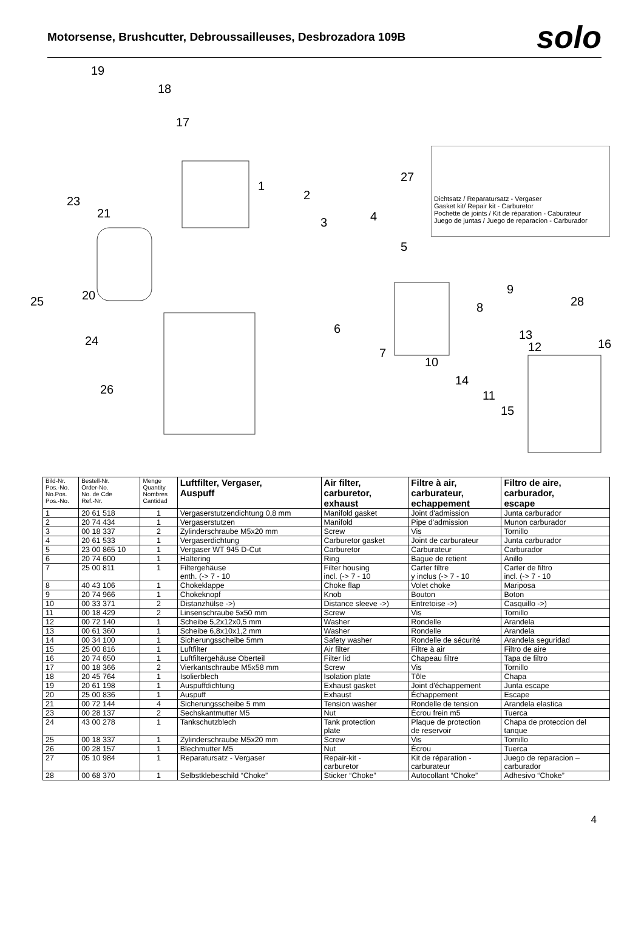Motorsense, Brushcutter, Debroussailleuses, Desbrozadora 109B
solo
19
18
17
1
2
3 4
5
23
21
25 20
6
24
7
10
8
9
28
13
12 16
14
26 11
15
27
Dichtsatz / Reparatursatz - Vergaser
Gasket kit/ Repair kit - Carburetor
Pochette de joints / Kit de réparation - Caburateur
Juego de juntas / Juego de reparacion - Carburador
| Bild-Nr. Pos.-No. No.Pos. Pos.-No. | Bestell-Nr. Order-No. No. de Cde Ref.-Nr. | Menge Quantity Nombres Cantidad | Luftfilter, Vergaser, Auspuff | Air filter, carburetor, exhaust | Filtre à air, carburateur, echappement | Filtro de aire, carburador, escape |
| --- | --- | --- | --- | --- | --- | --- |
| 1 | 20 61 518 | 1 | Vergaserstutzendichtung 0,8 mm | Manifold gasket | Joint d'admission | Junta carburador |
| 2 | 20 74 434 | 1 | Vergaserstutzen | Manifold | Pipe d'admission | Munon carburador |
| 3 | 00 18 337 | 2 | Zylinderschraube M5x20 mm | Screw | Vis | Tornillo |
| 4 | 20 61 533 | 1 | Vergaserdichtung | Carburetor gasket | Joint de carburateur | Junta carburador |
| 5 | 23 00 865 10 | 1 | Vergaser WT 945 D-Cut | Carburetor | Carburateur | Carburador |
| 6 | 20 74 600 | 1 | Haltering | Ring | Bague de retient | Anillo |
| 7 | 25 00 811 | 1 | Filtergehäuse enth. (-> 7 - 10 | Filter housing incl. (-> 7 - 10 | Carter filtre y inclus (-> 7 - 10 | Carter de filtro incl. (-> 7 - 10 |
| 8 | 40 43 106 | 1 | Chokeklappe | Choke flap | Volet choke | Mariposa |
| 9 | 20 74 966 | 1 | Chokeknopf | Knob | Bouton | Boton |
| 10 | 00 33 371 | 2 | Distanzhülse ->) | Distance sleeve ->) | Entretoise ->) | Casquillo ->) |
| 11 | 00 18 429 | 2 | Linsenschraube 5x50 mm | Screw | Vis | Tornillo |
| 12 | 00 72 140 | 1 | Scheibe 5,2x12x0,5 mm | Washer | Rondelle | Arandela |
| 13 | 00 61 360 | 1 | Scheibe 6,8x10x1,2 mm | Washer | Rondelle | Arandela |
| 14 | 00 34 100 | 1 | Sicherungsscheibe 5mm | Safety washer | Rondelle de sécurité | Arandela seguridad |
| 15 | 25 00 816 | 1 | Luftfilter | Air filter | Filtre à air | Filtro de aire |
| 16 | 20 74 650 | 1 | Luftfiltergehäuse Oberteil | Filter lid | Chapeau filtre | Tapa de filtro |
| 17 | 00 18 366 | 2 | Vierkantschraube M5x58 mm | Screw | Vis | Tornillo |
| 18 | 20 45 764 | 1 | Isolierblech | Isolation plate | Tôle | Chapa |
| 19 | 20 61 198 | 1 | Auspuffdichtung | Exhaust gasket | Joint d'échappement | Junta escape |
| 20 | 25 00 836 | 1 | Auspuff | Exhaust | Échappement | Escape |
| 21 | 00 72 144 | 4 | Sicherungsscheibe 5 mm | Tension washer | Rondelle de tension | Arandela elastica |
| 23 | 00 28 137 | 2 | Sechskantmutter M5 | Nut | Écrou frein m5 | Tuerca |
| 24 | 43 00 278 | 1 | Tankschutzblech | Tank protection plate | Plaque de protection de reservoir | Chapa de proteccion del tanque |
| 25 | 00 18 337 | 1 | Zylinderschraube M5x20 mm | Screw | Vis | Tornillo |
| 26 | 00 28 157 | 1 | Blechmutter M5 | Nut | Écrou | Tuerca |
| 27 | 05 10 984 | 1 | Reparatursatz - Vergaser | Repair-kit - carburetor | Kit de réparation - carburateur | Juego de reparacion – carburador |
| 28 | 00 68 370 | 1 | Selbstklebeschild “Choke” | Sticker “Choke” | Autocollant “Choke” | Adhesivo “Choke” |
4